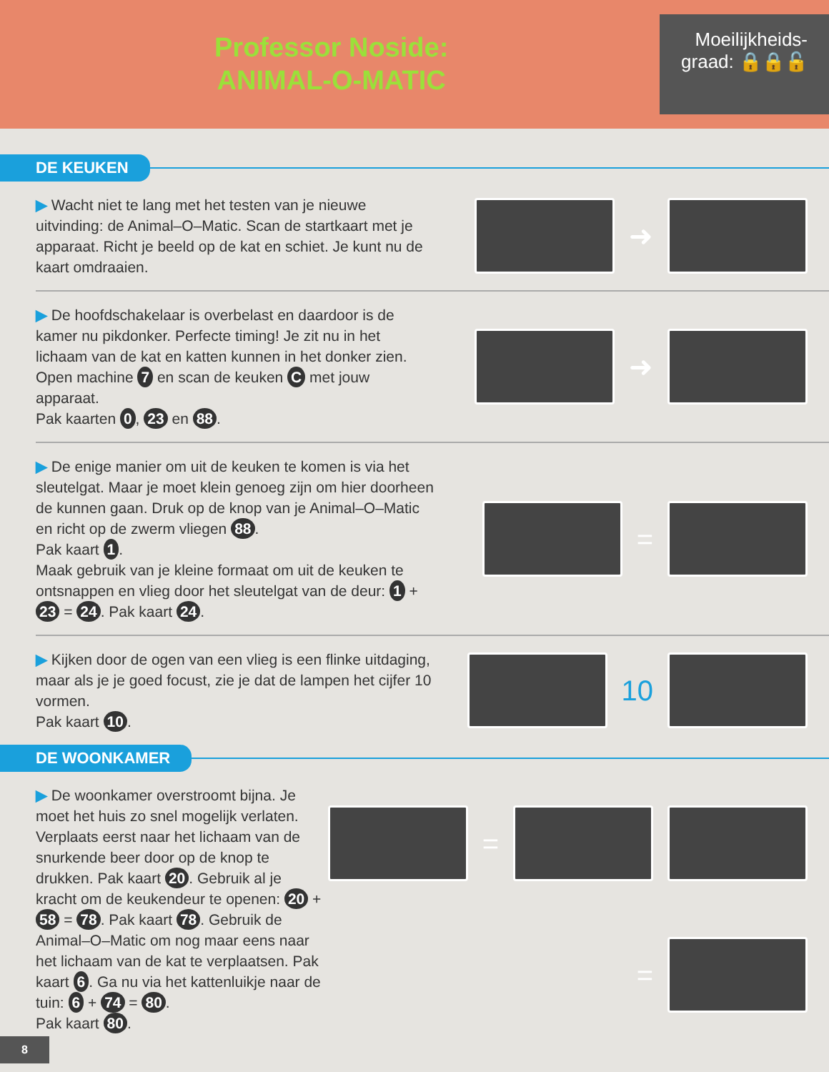Professor Noside:
ANIMAL-O-MATIC
Moeilijkheids-
graad: 🔒🔒🔓
DE KEUKEN
▶ Wacht niet te lang met het testen van je nieuwe uitvinding: de Animal–O–Matic. Scan de startkaart met je apparaat. Richt je beeld op de kat en schiet. Je kunt nu de kaart omdraaien.
➜
▶ De hoofdschakelaar is overbelast en daardoor is de kamer nu pikdonker. Perfecte timing! Je zit nu in het lichaam van de kat en katten kunnen in het donker zien. Open machine 7 en scan de keuken C met jouw apparaat.
Pak kaarten 0, 23 en 88.
➜
▶ De enige manier om uit de keuken te komen is via het sleutelgat. Maar je moet klein genoeg zijn om hier doorheen de kunnen gaan. Druk op de knop van je Animal–O–Matic en richt op de zwerm vliegen 88.
Pak kaart 1.
Maak gebruik van je kleine formaat om uit de keuken te ontsnappen en vlieg door het sleutelgat van de deur: 1 + 23 = 24. Pak kaart 24.
=
▶ Kijken door de ogen van een vlieg is een flinke uitdaging, maar als je je goed focust, zie je dat de lampen het cijfer 10 vormen.
Pak kaart 10.
10
DE WOONKAMER
▶ De woonkamer overstroomt bijna. Je moet het huis zo snel mogelijk verlaten. Verplaats eerst naar het lichaam van de snurkende beer door op de knop te drukken. Pak kaart 20. Gebruik al je kracht om de keukendeur te openen: 20 + 58 = 78. Pak kaart 78. Gebruik de Animal–O–Matic om nog maar eens naar het lichaam van de kat te verplaatsen. Pak kaart 6. Ga nu via het kattenluikje naar de tuin: 6 + 74 = 80.
Pak kaart 80.
=
=
8